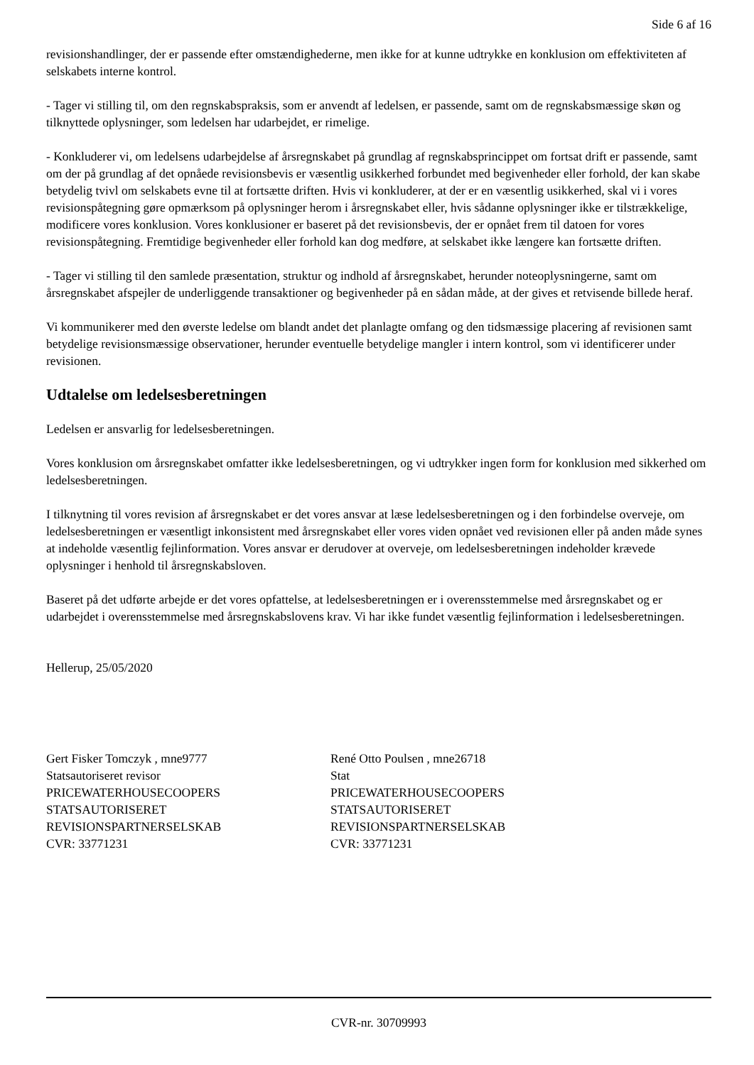Side 6 af 16
revisionshandlinger, der er passende efter omstændighederne, men ikke for at kunne udtrykke en konklusion om effektiviteten af selskabets interne kontrol.
- Tager vi stilling til, om den regnskabspraksis, som er anvendt af ledelsen, er passende, samt om de regnskabsmæssige skøn og tilknyttede oplysninger, som ledelsen har udarbejdet, er rimelige.
- Konkluderer vi, om ledelsens udarbejdelse af årsregnskabet på grundlag af regnskabsprincippet om fortsat drift er passende, samt om der på grundlag af det opnåede revisionsbevis er væsentlig usikkerhed forbundet med begivenheder eller forhold, der kan skabe betydelig tvivl om selskabets evne til at fortsætte driften. Hvis vi konkluderer, at der er en væsentlig usikkerhed, skal vi i vores revisionspåtegning gøre opmærksom på oplysninger herom i årsregnskabet eller, hvis sådanne oplysninger ikke er tilstrækkelige, modificere vores konklusion. Vores konklusioner er baseret på det revisionsbevis, der er opnået frem til datoen for vores revisionspåtegning. Fremtidige begivenheder eller forhold kan dog medføre, at selskabet ikke længere kan fortsætte driften.
- Tager vi stilling til den samlede præsentation, struktur og indhold af årsregnskabet, herunder noteoplysningerne, samt om årsregnskabet afspejler de underliggende transaktioner og begivenheder på en sådan måde, at der gives et retvisende billede heraf.
Vi kommunikerer med den øverste ledelse om blandt andet det planlagte omfang og den tidsmæssige placering af revisionen samt betydelige revisionsmæssige observationer, herunder eventuelle betydelige mangler i intern kontrol, som vi identificerer under revisionen.
Udtalelse om ledelsesberetningen
Ledelsen er ansvarlig for ledelsesberetningen.
Vores konklusion om årsregnskabet omfatter ikke ledelsesberetningen, og vi udtrykker ingen form for konklusion med sikkerhed om ledelsesberetningen.
I tilknytning til vores revision af årsregnskabet er det vores ansvar at læse ledelsesberetningen og i den forbindelse overveje, om ledelsesberetningen er væsentligt inkonsistent med årsregnskabet eller vores viden opnået ved revisionen eller på anden måde synes at indeholde væsentlig fejlinformation. Vores ansvar er derudover at overveje, om ledelsesberetningen indeholder krævede oplysninger i henhold til årsregnskabsloven.
Baseret på det udførte arbejde er det vores opfattelse, at ledelsesberetningen er i overensstemmelse med årsregnskabet og er udarbejdet i overensstemmelse med årsregnskabslovens krav. Vi har ikke fundet væsentlig fejlinformation i ledelsesberetningen.
Hellerup, 25/05/2020
Gert Fisker Tomczyk , mne9777
Statsautoriseret revisor
PRICEWATERHOUSECOOPERS
STATSAUTORISERET
REVISIONSPARTNERSELSKAB
CVR: 33771231
René Otto Poulsen , mne26718
Stat
PRICEWATERHOUSECOOPERS
STATSAUTORISERET
REVISIONSPARTNERSELSKAB
CVR: 33771231
CVR-nr. 30709993